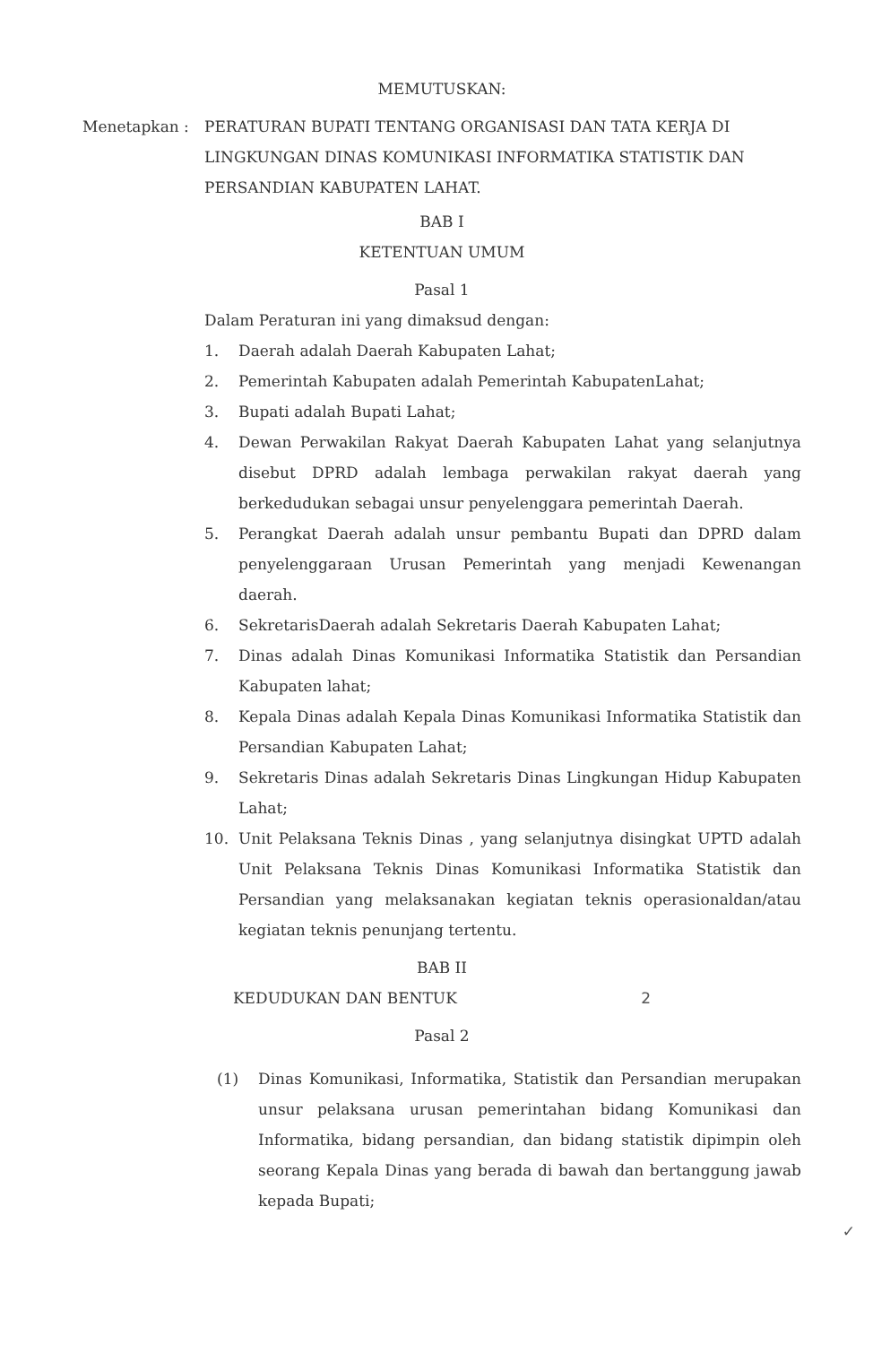MEMUTUSKAN:
Menetapkan : PERATURAN BUPATI TENTANG ORGANISASI DAN TATA KERJA DI LINGKUNGAN DINAS KOMUNIKASI INFORMATIKA STATISTIK DAN PERSANDIAN KABUPATEN LAHAT.
BAB I
KETENTUAN UMUM
Pasal 1
Dalam Peraturan ini yang dimaksud dengan:
1. Daerah adalah Daerah Kabupaten Lahat;
2. Pemerintah Kabupaten adalah Pemerintah KabupatenLahat;
3. Bupati adalah Bupati Lahat;
4. Dewan Perwakilan Rakyat Daerah Kabupaten Lahat yang selanjutnya disebut DPRD adalah lembaga perwakilan rakyat daerah yang berkedudukan sebagai unsur penyelenggara pemerintah Daerah.
5. Perangkat Daerah adalah unsur pembantu Bupati dan DPRD dalam penyelenggaraan Urusan Pemerintah yang menjadi Kewenangan daerah.
6. SekretarisDaerah adalah Sekretaris Daerah Kabupaten Lahat;
7. Dinas adalah Dinas Komunikasi Informatika Statistik dan Persandian Kabupaten lahat;
8. Kepala Dinas adalah Kepala Dinas Komunikasi Informatika Statistik dan Persandian Kabupaten Lahat;
9. Sekretaris Dinas adalah Sekretaris Dinas Lingkungan Hidup Kabupaten Lahat;
10. Unit Pelaksana Teknis Dinas , yang selanjutnya disingkat UPTD adalah Unit Pelaksana Teknis Dinas Komunikasi Informatika Statistik dan Persandian yang melaksanakan kegiatan teknis operasionaldan/atau kegiatan teknis penunjang tertentu.
BAB II
KEDUDUKAN DAN BENTUK 2
Pasal 2
(1) Dinas Komunikasi, Informatika, Statistik dan Persandian merupakan unsur pelaksana urusan pemerintahan bidang Komunikasi dan Informatika, bidang persandian, dan bidang statistik dipimpin oleh seorang Kepala Dinas yang berada di bawah dan bertanggung jawab kepada Bupati;
✓